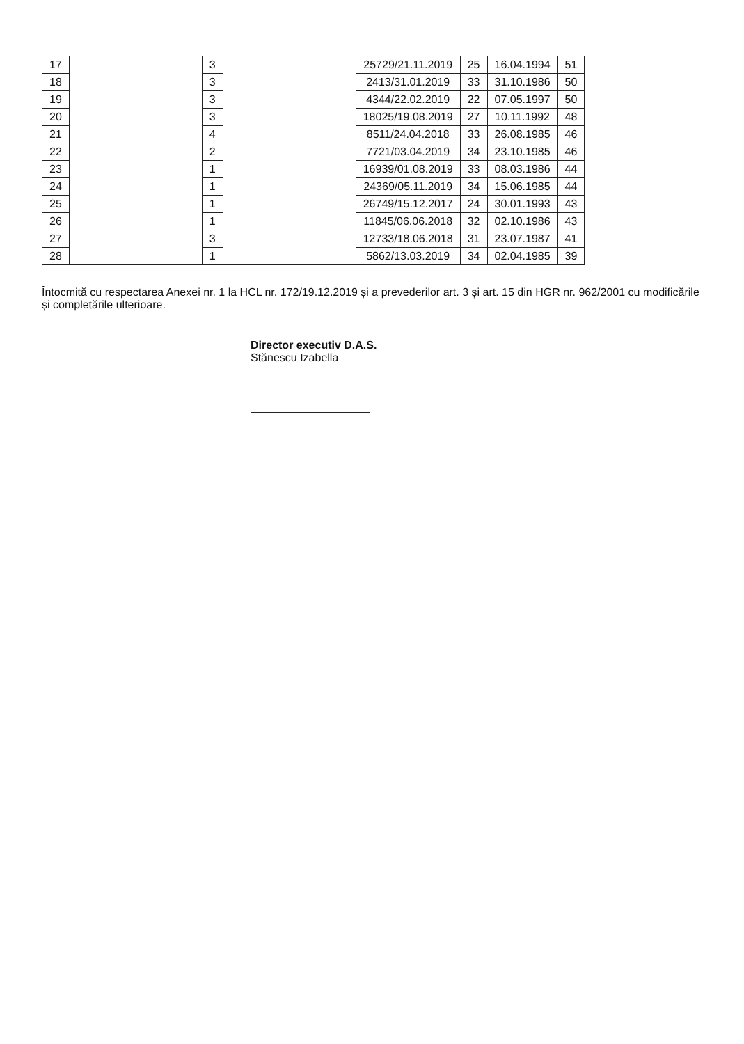| 17 | | 3 | | 25729/21.11.2019 | 25 | 16.04.1994 | 51 |
| 18 | | 3 | | 2413/31.01.2019 | 33 | 31.10.1986 | 50 |
| 19 | | 3 | | 4344/22.02.2019 | 22 | 07.05.1997 | 50 |
| 20 | | 3 | | 18025/19.08.2019 | 27 | 10.11.1992 | 48 |
| 21 | | 4 | | 8511/24.04.2018 | 33 | 26.08.1985 | 46 |
| 22 | | 2 | | 7721/03.04.2019 | 34 | 23.10.1985 | 46 |
| 23 | | 1 | | 16939/01.08.2019 | 33 | 08.03.1986 | 44 |
| 24 | | 1 | | 24369/05.11.2019 | 34 | 15.06.1985 | 44 |
| 25 | | 1 | | 26749/15.12.2017 | 24 | 30.01.1993 | 43 |
| 26 | | 1 | | 11845/06.06.2018 | 32 | 02.10.1986 | 43 |
| 27 | | 3 | | 12733/18.06.2018 | 31 | 23.07.1987 | 41 |
| 28 | | 1 | | 5862/13.03.2019 | 34 | 02.04.1985 | 39 |
Întocmită cu respectarea Anexei nr. 1 la HCL nr. 172/19.12.2019 și a prevederilor art. 3 și art. 15 din HGR nr. 962/2001 cu modificările și completările ulterioare.
Director executiv D.A.S.
Stănescu Izabella